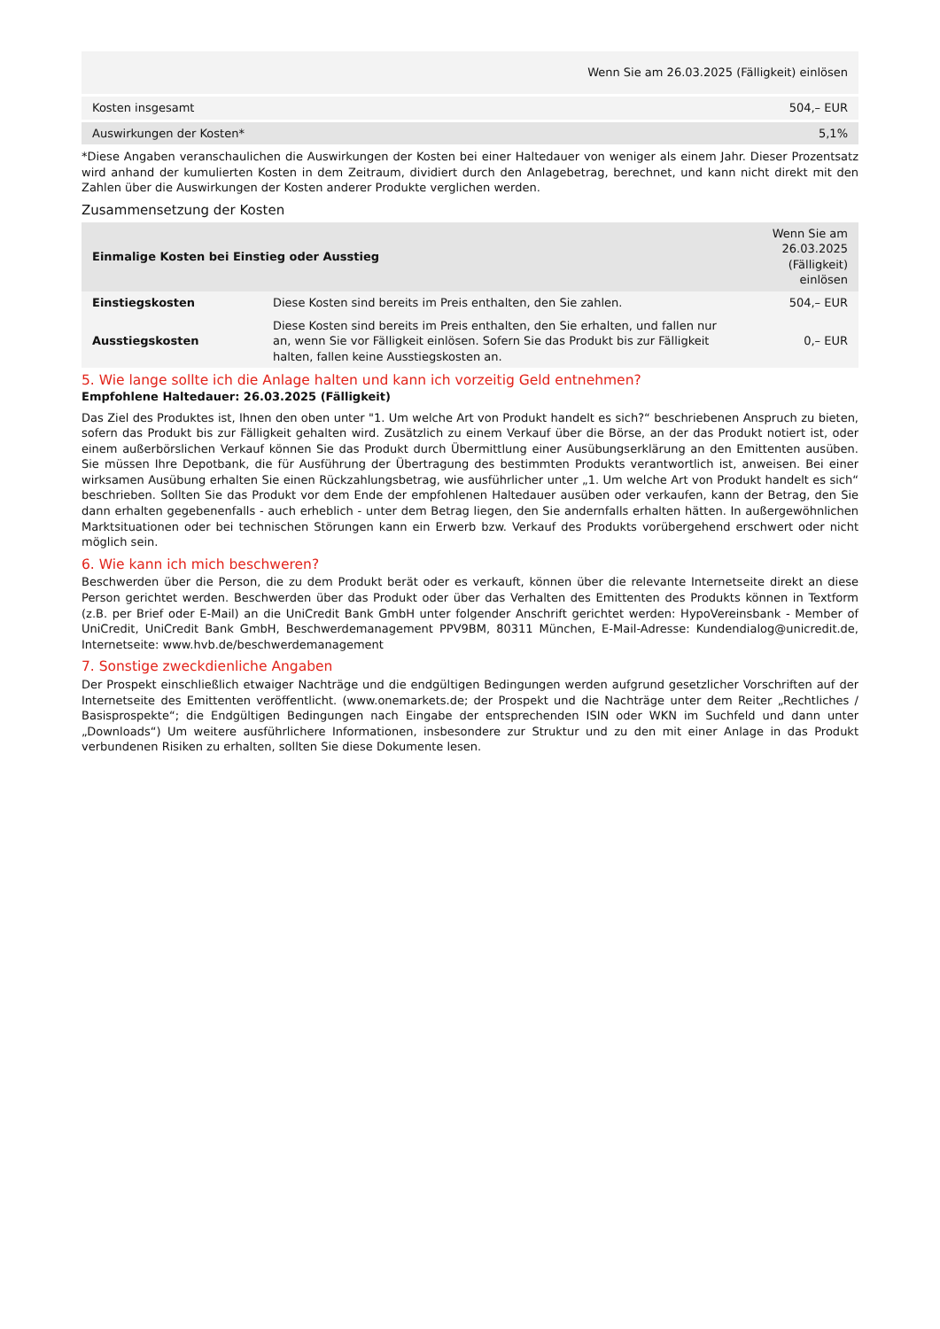| | Wenn Sie am 26.03.2025 (Fälligkeit) einlösen |
| Kosten insgesamt | 504,– EUR |
| Auswirkungen der Kosten* | 5,1% |
*Diese Angaben veranschaulichen die Auswirkungen der Kosten bei einer Haltedauer von weniger als einem Jahr. Dieser Prozentsatz wird anhand der kumulierten Kosten in dem Zeitraum, dividiert durch den Anlagebetrag, berechnet, und kann nicht direkt mit den Zahlen über die Auswirkungen der Kosten anderer Produkte verglichen werden.
Zusammensetzung der Kosten
| Einmalige Kosten bei Einstieg oder Ausstieg | | Wenn Sie am 26.03.2025 (Fälligkeit) einlösen |
| Einstiegskosten | Diese Kosten sind bereits im Preis enthalten, den Sie zahlen. | 504,– EUR |
| Ausstiegskosten | Diese Kosten sind bereits im Preis enthalten, den Sie erhalten, und fallen nur an, wenn Sie vor Fälligkeit einlösen. Sofern Sie das Produkt bis zur Fälligkeit halten, fallen keine Ausstiegskosten an. | 0,– EUR |
5. Wie lange sollte ich die Anlage halten und kann ich vorzeitig Geld entnehmen?
Empfohlene Haltedauer: 26.03.2025 (Fälligkeit)
Das Ziel des Produktes ist, Ihnen den oben unter "1. Um welche Art von Produkt handelt es sich?“ beschriebenen Anspruch zu bieten, sofern das Produkt bis zur Fälligkeit gehalten wird. Zusätzlich zu einem Verkauf über die Börse, an der das Produkt notiert ist, oder einem außerbörslichen Verkauf können Sie das Produkt durch Übermittlung einer Ausübungserklärung an den Emittenten ausüben. Sie müssen Ihre Depotbank, die für Ausführung der Übertragung des bestimmten Produkts verantwortlich ist, anweisen. Bei einer wirksamen Ausübung erhalten Sie einen Rückzahlungsbetrag, wie ausführlicher unter „1. Um welche Art von Produkt handelt es sich“ beschrieben. Sollten Sie das Produkt vor dem Ende der empfohlenen Haltedauer ausüben oder verkaufen, kann der Betrag, den Sie dann erhalten gegebenenfalls - auch erheblich - unter dem Betrag liegen, den Sie andernfalls erhalten hätten. In außergewöhnlichen Marktsituationen oder bei technischen Störungen kann ein Erwerb bzw. Verkauf des Produkts vorübergehend erschwert oder nicht möglich sein.
6. Wie kann ich mich beschweren?
Beschwerden über die Person, die zu dem Produkt berät oder es verkauft, können über die relevante Internetseite direkt an diese Person gerichtet werden. Beschwerden über das Produkt oder über das Verhalten des Emittenten des Produkts können in Textform (z.B. per Brief oder E-Mail) an die UniCredit Bank GmbH unter folgender Anschrift gerichtet werden: HypoVereinsbank - Member of UniCredit, UniCredit Bank GmbH, Beschwerdemanagement PPV9BM, 80311 München, E-Mail-Adresse: Kundendialog@unicredit.de, Internetseite: www.hvb.de/beschwerdemanagement
7. Sonstige zweckdienliche Angaben
Der Prospekt einschließlich etwaiger Nachträge und die endgültigen Bedingungen werden aufgrund gesetzlicher Vorschriften auf der Internetseite des Emittenten veröffentlicht. (www.onemarkets.de; der Prospekt und die Nachträge unter dem Reiter „Rechtliches / Basisprospekte“; die Endgültigen Bedingungen nach Eingabe der entsprechenden ISIN oder WKN im Suchfeld und dann unter „Downloads“) Um weitere ausführlichere Informationen, insbesondere zur Struktur und zu den mit einer Anlage in das Produkt verbundenen Risiken zu erhalten, sollten Sie diese Dokumente lesen.